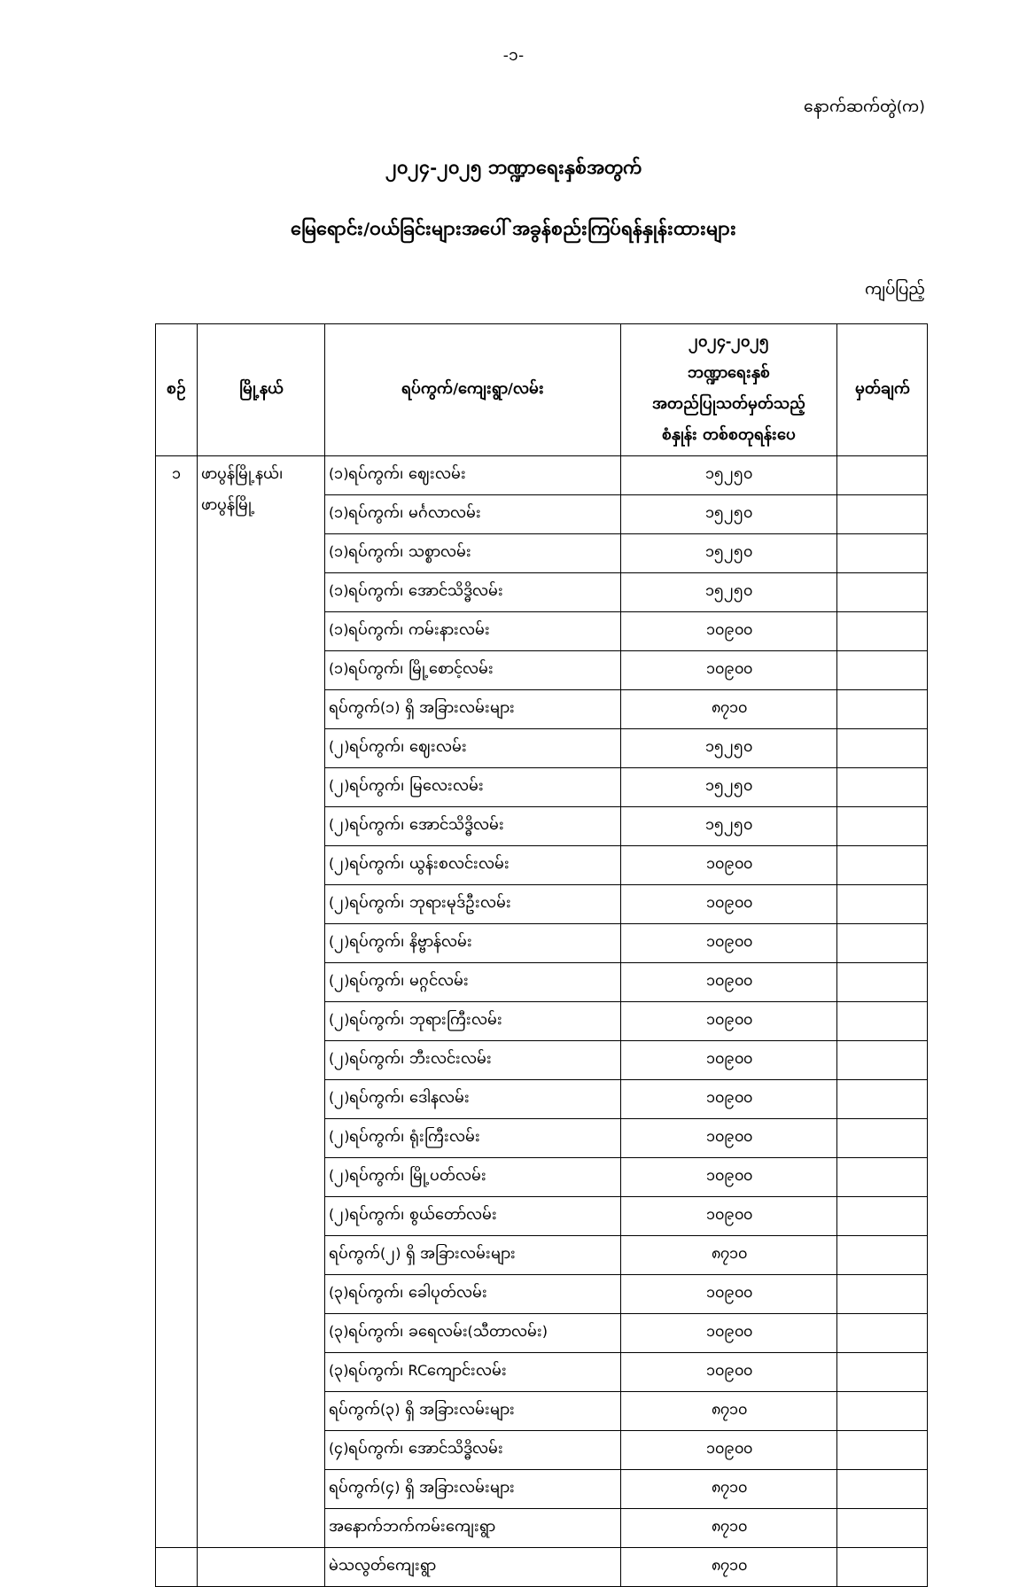-၁-
နောက်ဆက်တွဲ(က)
၂၀၂၄-၂၀၂၅ ဘဏ္ဍာရေးနှစ်အတွက်
မြေရောင်း/ဝယ်ခြင်းများအပေါ် အခွန်စည်းကြပ်ရန်နှုန်းထားများ
ကျပ်ပြည့်
| စဉ် | မြို့နယ် | ရပ်ကွက်/ကျေးရွာ/လမ်း | ၂၀၂၄-၂၀၂၅ ဘဏ္ဍာရေးနှစ် အတည်ပြုသတ်မှတ်သည့် စံနှုန်း တစ်စတုရန်းပေ | မှတ်ချက် |
| --- | --- | --- | --- | --- |
| ၁ | ဖာပွန်မြို့နယ်၊ ဖာပွန်မြို့ | (၁)ရပ်ကွက်၊ ဈေးလမ်း | ၁၅၂၅၀ | |
| | | (၁)ရပ်ကွက်၊ မင်္ဂလာလမ်း | ၁၅၂၅၀ | |
| | | (၁)ရပ်ကွက်၊ သစ္စာလမ်း | ၁၅၂၅၀ | |
| | | (၁)ရပ်ကွက်၊ အောင်သိဒ္ဓိလမ်း | ၁၅၂၅၀ | |
| | | (၁)ရပ်ကွက်၊ ကမ်းနားလမ်း | ၁၀၉၀၀ | |
| | | (၁)ရပ်ကွက်၊ မြို့စောင့်လမ်း | ၁၀၉၀၀ | |
| | | ရပ်ကွက်(၁) ရှိ အခြားလမ်းများ | ၈၇၁၀ | |
| | | (၂)ရပ်ကွက်၊ ဈေးလမ်း | ၁၅၂၅၀ | |
| | | (၂)ရပ်ကွက်၊ မြလေးလမ်း | ၁၅၂၅၀ | |
| | | (၂)ရပ်ကွက်၊ အောင်သိဒ္ဓိလမ်း | ၁၅၂၅၀ | |
| | | (၂)ရပ်ကွက်၊ ယွန်းစလင်းလမ်း | ၁၀၉၀၀ | |
| | | (၂)ရပ်ကွက်၊ ဘုရားမုဒ်ဦးလမ်း | ၁၀၉၀၀ | |
| | | (၂)ရပ်ကွက်၊ နိဗ္ဗာန်လမ်း | ၁၀၉၀၀ | |
| | | (၂)ရပ်ကွက်၊ မဂ္ဂင်လမ်း | ၁၀၉၀၀ | |
| | | (၂)ရပ်ကွက်၊ ဘုရားကြီးလမ်း | ၁၀၉၀၀ | |
| | | (၂)ရပ်ကွက်၊ ဘီးလင်းလမ်း | ၁၀၉၀၀ | |
| | | (၂)ရပ်ကွက်၊ ဒေါနလမ်း | ၁၀၉၀၀ | |
| | | (၂)ရပ်ကွက်၊ ရုံးကြီးလမ်း | ၁၀၉၀၀ | |
| | | (၂)ရပ်ကွက်၊ မြို့ပတ်လမ်း | ၁၀၉၀၀ | |
| | | (၂)ရပ်ကွက်၊ စွယ်တော်လမ်း | ၁၀၉၀၀ | |
| | | ရပ်ကွက်(၂) ရှိ အခြားလမ်းများ | ၈၇၁၀ | |
| | | (၃)ရပ်ကွက်၊ ခေါပုတ်လမ်း | ၁၀၉၀၀ | |
| | | (၃)ရပ်ကွက်၊ ခရေလမ်း(သီတာလမ်း) | ၁၀၉၀၀ | |
| | | (၃)ရပ်ကွက်၊ RCကျောင်းလမ်း | ၁၀၉၀၀ | |
| | | ရပ်ကွက်(၃) ရှိ အခြားလမ်းများ | ၈၇၁၀ | |
| | | (၄)ရပ်ကွက်၊ အောင်သိဒ္ဓိလမ်း | ၁၀၉၀၀ | |
| | | ရပ်ကွက်(၄) ရှိ အခြားလမ်းများ | ၈၇၁၀ | |
| | | အနောက်ဘက်ကမ်းကျေးရွာ | ၈၇၁၀ | |
| | | မဲသလွတ်ကျေးရွာ | ၈၇၁၀ | |